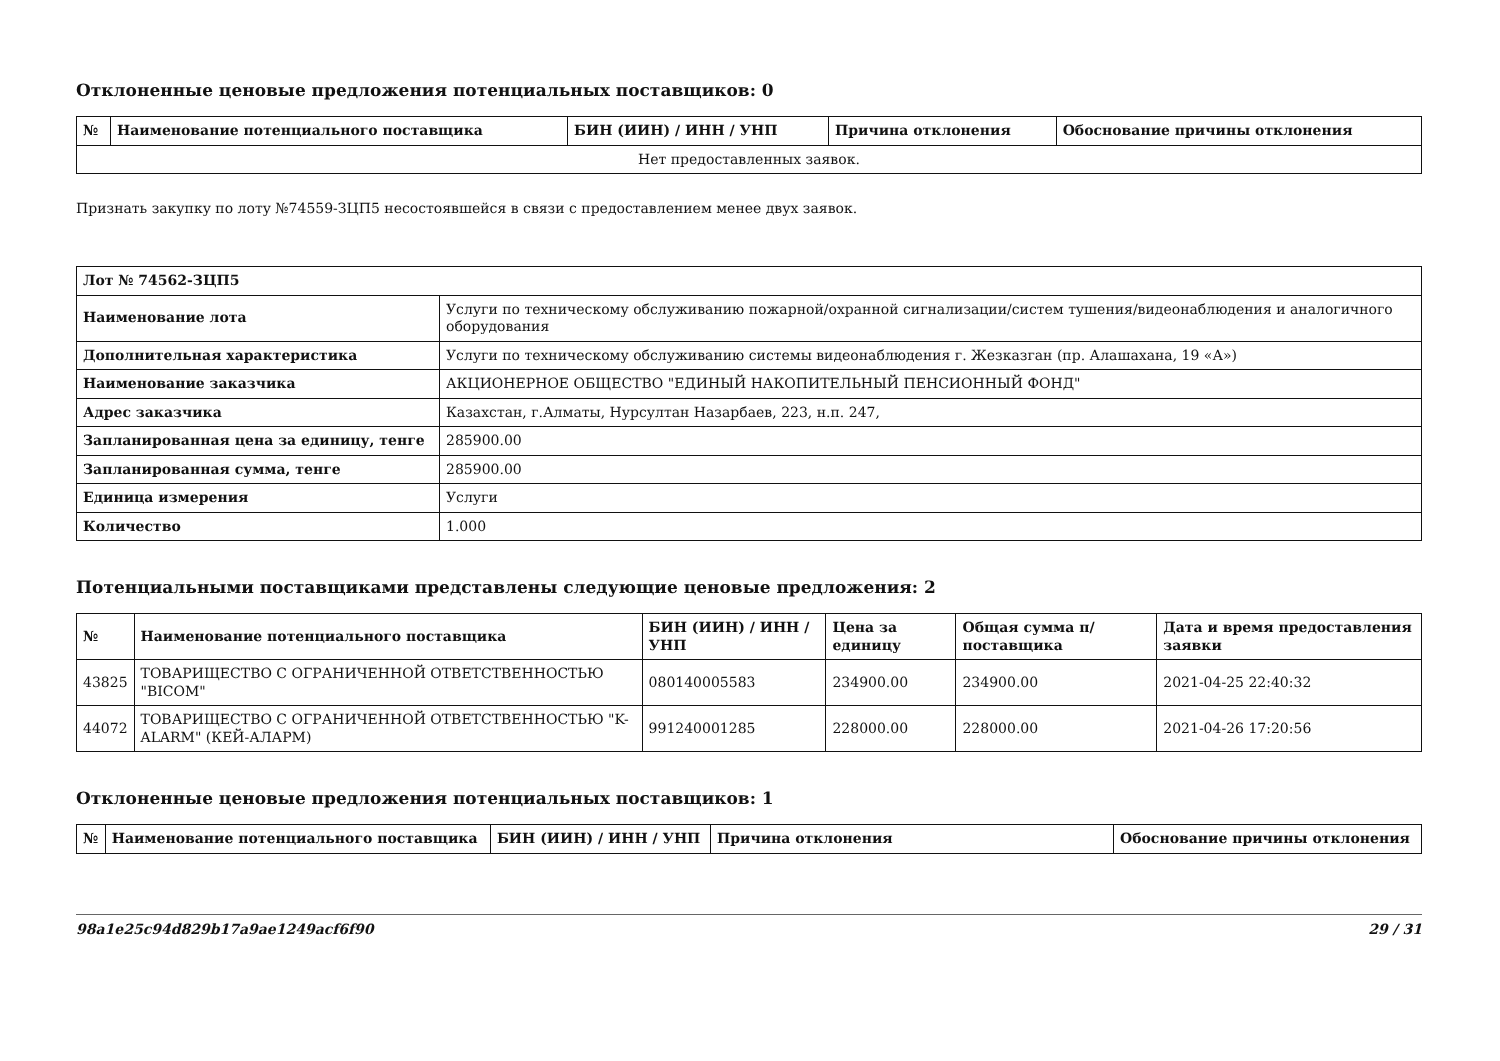Отклоненные ценовые предложения потенциальных поставщиков: 0
| № | Наименование потенциального поставщика | БИН (ИИН) / ИНН / УНП | Причина отклонения | Обоснование причины отклонения |
| --- | --- | --- | --- | --- |
| Нет предоставленных заявок. | | | | |
Признать закупку по лоту №74559-ЗЦП5 несостоявшейся в связи с предоставлением менее двух заявок.
| Лот № 74562-ЗЦП5 | |
| --- | --- |
| Наименование лота | Услуги по техническому обслуживанию пожарной/охранной сигнализации/систем тушения/видеонаблюдения и аналогичного оборудования |
| Дополнительная характеристика | Услуги по техническому обслуживанию системы видеонаблюдения г. Жезказган (пр. Алашахана, 19 «А») |
| Наименование заказчика | АКЦИОНЕРНОЕ ОБЩЕСТВО "ЕДИНЫЙ НАКОПИТЕЛЬНЫЙ ПЕНСИОННЫЙ ФОНД" |
| Адрес заказчика | Казахстан, г.Алматы, Нурсултан Назарбаев, 223, н.п. 247, |
| Запланированная цена за единицу, тенге | 285900.00 |
| Запланированная сумма, тенге | 285900.00 |
| Единица измерения | Услуги |
| Количество | 1.000 |
Потенциальными поставщиками представлены следующие ценовые предложения: 2
| № | Наименование потенциального поставщика | БИН (ИИН) / ИНН / УНП | Цена за единицу | Общая сумма п/поставщика | Дата и время предоставления заявки |
| --- | --- | --- | --- | --- | --- |
| 43825 | ТОВАРИЩЕСТВО С ОГРАНИЧЕННОЙ ОТВЕТСТВЕННОСТЬЮ "BICOM" | 080140005583 | 234900.00 | 234900.00 | 2021-04-25 22:40:32 |
| 44072 | ТОВАРИЩЕСТВО С ОГРАНИЧЕННОЙ ОТВЕТСТВЕННОСТЬЮ "K-ALARM" (КЕЙ-АЛАРМ) | 991240001285 | 228000.00 | 228000.00 | 2021-04-26 17:20:56 |
Отклоненные ценовые предложения потенциальных поставщиков: 1
| № | Наименование потенциального поставщика | БИН (ИИН) / ИНН / УНП | Причина отклонения | Обоснование причины отклонения |
| --- | --- | --- | --- | --- |
98a1e25c94d829b17a9ae1249acf6f90 29 / 31